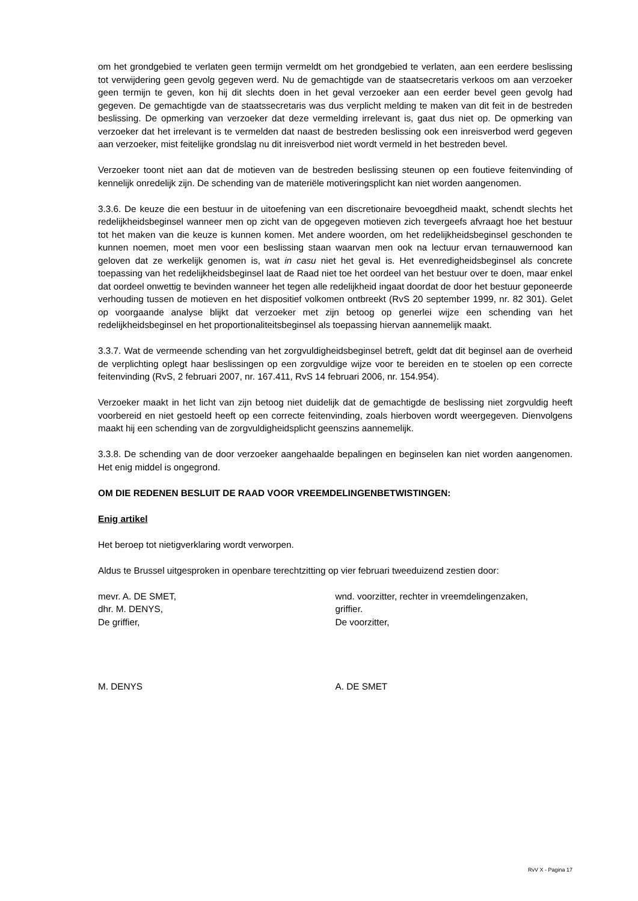om het grondgebied te verlaten geen termijn vermeldt om het grondgebied te verlaten, aan een eerdere beslissing tot verwijdering geen gevolg gegeven werd. Nu de gemachtigde van de staatsecretaris verkoos om aan verzoeker geen termijn te geven, kon hij dit slechts doen in het geval verzoeker aan een eerder bevel geen gevolg had gegeven. De gemachtigde van de staatssecretaris was dus verplicht melding te maken van dit feit in de bestreden beslissing. De opmerking van verzoeker dat deze vermelding irrelevant is, gaat dus niet op. De opmerking van verzoeker dat het irrelevant is te vermelden dat naast de bestreden beslissing ook een inreisverbod werd gegeven aan verzoeker, mist feitelijke grondslag nu dit inreisverbod niet wordt vermeld in het bestreden bevel.
Verzoeker toont niet aan dat de motieven van de bestreden beslissing steunen op een foutieve feitenvinding of kennelijk onredelijk zijn. De schending van de materiële motiveringsplicht kan niet worden aangenomen.
3.3.6. De keuze die een bestuur in de uitoefening van een discretionaire bevoegdheid maakt, schendt slechts het redelijkheidsbeginsel wanneer men op zicht van de opgegeven motieven zich tevergeefs afvraagt hoe het bestuur tot het maken van die keuze is kunnen komen. Met andere woorden, om het redelijkheidsbeginsel geschonden te kunnen noemen, moet men voor een beslissing staan waarvan men ook na lectuur ervan ternauwernood kan geloven dat ze werkelijk genomen is, wat in casu niet het geval is. Het evenredigheidsbeginsel als concrete toepassing van het redelijkheidsbeginsel laat de Raad niet toe het oordeel van het bestuur over te doen, maar enkel dat oordeel onwettig te bevinden wanneer het tegen alle redelijkheid ingaat doordat de door het bestuur geponeerde verhouding tussen de motieven en het dispositief volkomen ontbreekt (RvS 20 september 1999, nr. 82 301). Gelet op voorgaande analyse blijkt dat verzoeker met zijn betoog op generlei wijze een schending van het redelijkheidsbeginsel en het proportionaliteitsbeginsel als toepassing hiervan aannemelijk maakt.
3.3.7. Wat de vermeende schending van het zorgvuldigheidsbeginsel betreft, geldt dat dit beginsel aan de overheid de verplichting oplegt haar beslissingen op een zorgvuldige wijze voor te bereiden en te stoelen op een correcte feitenvinding (RvS, 2 februari 2007, nr. 167.411, RvS 14 februari 2006, nr. 154.954).
Verzoeker maakt in het licht van zijn betoog niet duidelijk dat de gemachtigde de beslissing niet zorgvuldig heeft voorbereid en niet gestoeld heeft op een correcte feitenvinding, zoals hierboven wordt weergegeven. Dienvolgens maakt hij een schending van de zorgvuldigheidsplicht geenszins aannemelijk.
3.3.8. De schending van de door verzoeker aangehaalde bepalingen en beginselen kan niet worden aangenomen. Het enig middel is ongegrond.
OM DIE REDENEN BESLUIT DE RAAD VOOR VREEMDELINGENBETWISTINGEN:
Enig artikel
Het beroep tot nietigverklaring wordt verworpen.
Aldus te Brussel uitgesproken in openbare terechtzitting op vier februari tweeduizend zestien door:
mevr. A. DE SMET,
dhr. M. DENYS,
De griffier,
wnd. voorzitter, rechter in vreemdelingenzaken,
griffier.
De voorzitter,
M. DENYS A. DE SMET
RvV X - Pagina 17